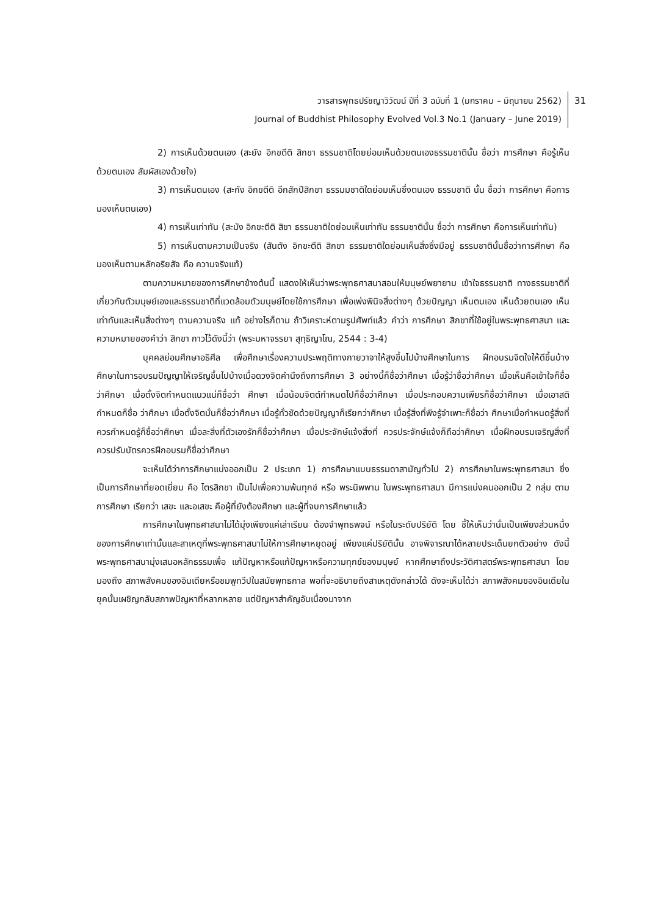วารสารพุทธปรัชญาวิวัฒน์ ปีที่ 3 ฉบับที่ 1 (มกราคม – มิถุนายน 2562)
Journal of Buddhist Philosophy Evolved Vol.3 No.1 (January – June 2019)
31
2) การเห็นด้วยตนเอง (สะยัง อิกขตีติ สิกขา ธรรมชาติโดยย่อมเห็นด้วยตนเองธรรมชาตินั้น ชื่อว่า การศึกษา คือรู้เห็นด้วยตนเอง สัมผัสเองด้วยใจ)
3) การเห็นตนเอง (สะกัง อิกขตีติ อีกสักปีสิกขา ธรรมมชาติใดย่อมเห็นซึ่งตนเอง ธรรมชาติ นั้น ชื่อว่า การศึกษา คือการมองเห็นตนเอง)
4) การเห็นเท่าทัน (สะมัง อิกขะตีติ สิขา ธรรมชาติใดย่อมเห็นเท่าทัน ธรรมชาตินั้น ชื่อว่า การศึกษา คือการเห็นเท่าทัน)
5) การเห็นตามความเป็นจริง (สันตัง อิกขะตีติ สิกขา ธรรมชาติใดย่อมเห็นสิ่งซึ่งมีอยู่ ธรรมชาตินั้นชื่อว่าการศึกษา คือ มองเห็นตามหลักอริยสัจ คือ ความจริงแท้)
ตามความหมายของการศึกษาข้างต้นนี้ แสดงให้เห็นว่าพระพุทธศาสนาสอนให้มนุษย์พยายาม เข้าใจธรรมชาติ ทางธรรมชาติที่เกี่ยวกับตัวมนุษย์เองและธรรมชาติที่แวดล้อมตัวมนุษย์โดยใช้การศึกษา เพื่อเพ่งพินิจสิ่งต่างๆ ด้วยปัญญา เห็นตนเอง เห็นด้วยตนเอง เห็นเท่าทันและเห็นสิ่งต่างๆ ตามความจริง แท้ อย่างไรก็ตาม ถ้าวิเคราะห์ตามรูปศัพท์แล้ว คำว่า การศึกษา สิกขาที่ใช้อยู่ในพระพุทธศาสนา และ ความหมายของคำว่า สิกขา กาวไว้ดังนี้ว่า (พระมหาจรรยา สุทฺธิญาโณ, 2544 : 3-4)
บุคคลย่อมศึกษาอธิศีล เพื่อศึกษาเรื่องความประพฤติทางกายวาจาให้สูงขึ้นไปบ้างศึกษาในการ ฝึกอบรมจิตใจให้ดีขึ้นบ้าง ศึกษาในการอบรมปัญญาให้เจริญขึ้นไปบ้างเมื่อดวงจิตคำนึงถึงการศึกษา 3 อย่างนี้ก็ชื่อว่าศึกษา เมื่อรู้ว่าชื่อว่าศึกษา เมื่อเห็นคือเข้าใจก็ชื่อว่าศึกษา เมื่อตั้งจิตกำหนดแนวแน่ก็ชื่อว่า ศึกษา เมื่อน้อมจิตต์กำหนดไปก็ชื่อว่าศึกษา เมื่อประกอบความเพียรก็ชื่อว่าศึกษา เมื่อเอาสติกำหนดก็ชื่อ ว่าศึกษา เมื่อตั้งจิตมั่นก็ชื่อว่าศึกษา เมื่อรู้ทั่วชัดด้วยปัญญาก็เรียกว่าศึกษา เมื่อรู้สิ่งที่พึงรู้จำเพาะก็ชื่อว่า ศึกษาเมื่อกำหนดรู้สิ่งที่ควรกำหนดรู้ก็ชื่อว่าศึกษา เมื่อละสิ่งที่ตัวเองรักก็ชื่อว่าศึกษา เมื่อประจักษ์แจ้งสิ่งที่ ควรประจักษ์แจ้งก็ถือว่าศึกษา เมื่อฝึกอบรมเจริญสิ่งที่ควรปรับบัตรควรฝึกอบรมก็ชื่อว่าศึกษา
จะเห็นได้ว่าการศึกษาแบ่งออกเป็น 2 ประเภท 1) การศึกษาแบบธรรมดาสามัญทั่วไป 2) การศึกษาในพระพุทธศาสนา ซึ่งเป็นการศึกษาที่ยอดเยี่ยม คือ ไตรสิกขา เป็นไปเพื่อความพ้นทุกข์ หรือ พระนิพพาน ในพระพุทธศาสนา มีการแบ่งคนออกเป็น 2 กลุ่ม ตามการศึกษา เรียกว่า เสขะ และอเสขะ คือผู้ที่ยังต้องศึกษา และผู้ที่จบการศึกษาแล้ว
การศึกษาในพุทธศาสนาไม่ได้มุ่งเพียงแค่เล่าเรียน ต้องจำพุทธพจน์ หรือในระดับปริยัติ โดย ชี้ให้เห็นว่านั่นเป็นเพียงส่วนหนึ่งของการศึกษาเท่านั้นและสาเหตุที่พระพุทธศาสนาไม่ให้การศึกษาหยุดอยู่ เพียงแค่ปริยัตินั้น อาจพิจารณาได้หลายประเด็นยกตัวอย่าง ดังนี้ พระพุทธศาสนามุ่งเสนอหลักธรรมเพื่อ แก้ปัญหาหรือแก้ปัญหาหรือความทุกข์ของมนุษย์ หากศึกษาถึงประวัติศาสตร์พระพุทธศาสนา โดยมองถึง สภาพสังคมของอินเดียหรือชมพูทวีปในสมัยพุทธกาล พอที่จะอธิบายถึงสาเหตุดังกล่าวได้ ดังจะเห็นได้ว่า สภาพสังคมของอินเดียในยุคนั้นเผชิญกลับสภาพปัญหาที่หลากหลาย แต่ปัญหาสำคัญอันเนื่องมาจาก